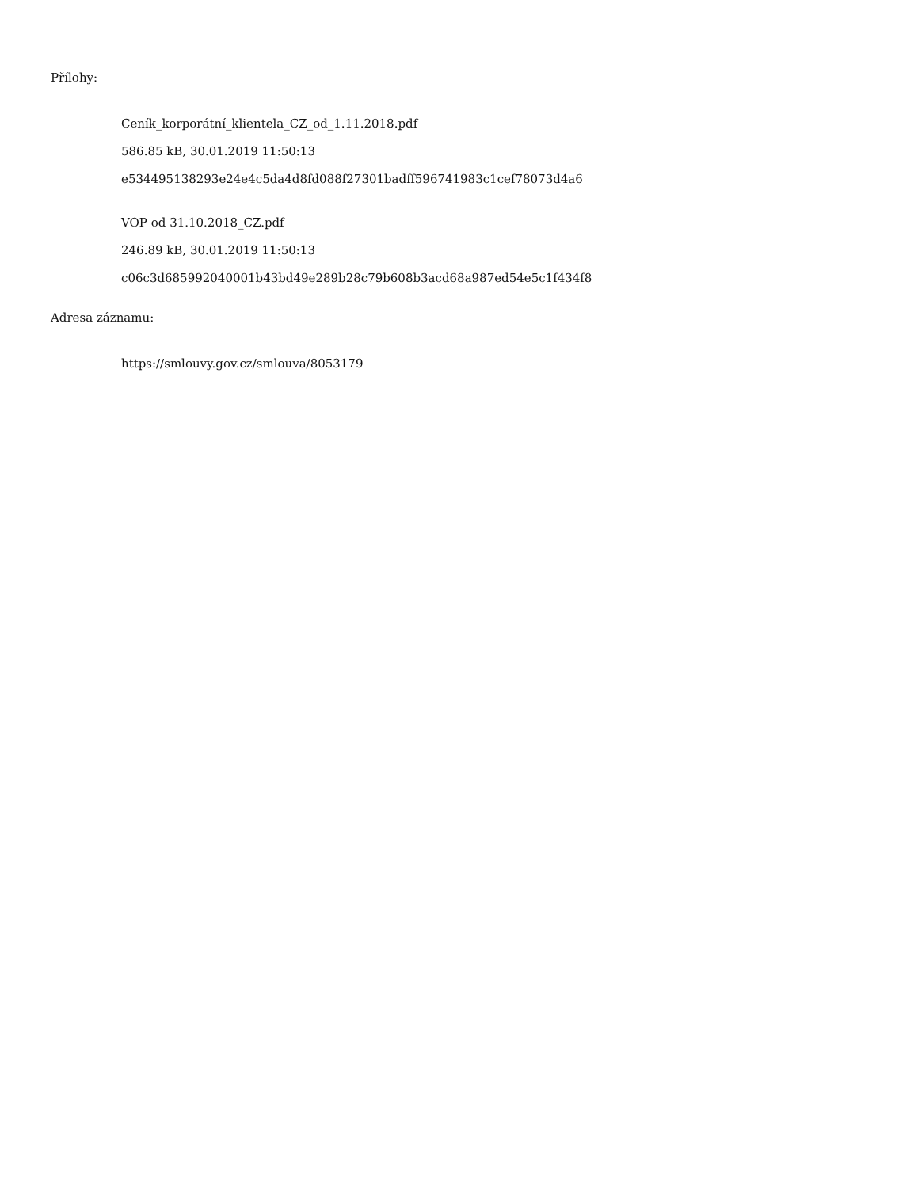Přílohy:
Ceník_korporátní_klientela_CZ_od_1.11.2018.pdf
586.85 kB, 30.01.2019 11:50:13
e534495138293e24e4c5da4d8fd088f27301badff596741983c1cef78073d4a6
VOP od 31.10.2018_CZ.pdf
246.89 kB, 30.01.2019 11:50:13
c06c3d685992040001b43bd49e289b28c79b608b3acd68a987ed54e5c1f434f8
Adresa záznamu:
https://smlouvy.gov.cz/smlouva/8053179